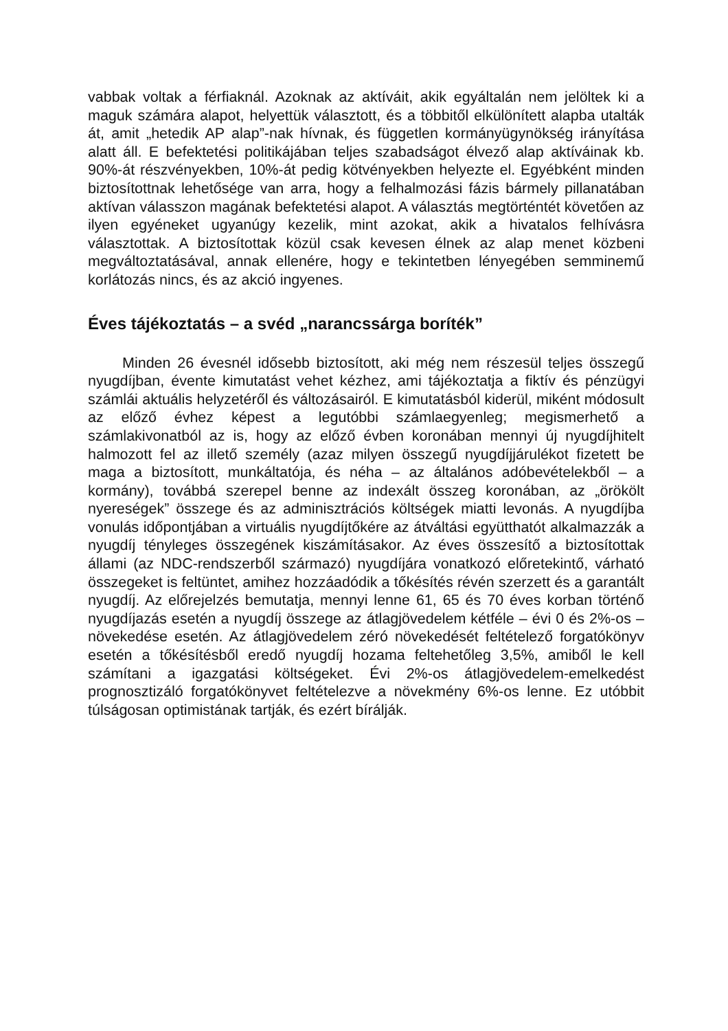vabbak voltak a férfiaknál. Azoknak az aktíváit, akik egyáltalán nem jelöltek ki a maguk számára alapot, helyettük választott, és a többitől elkülönített alapba utalták át, amit „hetedik AP alap”-nak hívnak, és független kormányügynökség irányítása alatt áll. E befektetési politikájában teljes szabadságot élvező alap aktíváinak kb. 90%-át részvényekben, 10%-át pedig kötvényekben helyezte el. Egyébként minden biztosítottnak lehetősége van arra, hogy a felhalmozási fázis bármely pillanatában aktívan válasszon magának befektetési alapot. A választás megtörténtét követően az ilyen egyéneket ugyanúgy kezelik, mint azokat, akik a hivatalos felhívásra választottak. A biztosítottak közül csak kevesen élnek az alap menet közbeni megváltoztatásával, annak ellenére, hogy e tekintetben lényegében semminemű korlátozás nincs, és az akció ingyenes.
Éves tájékoztatás – a svéd „narancssárga boríték”
Minden 26 évesnél idősebb biztosított, aki még nem részesül teljes összegű nyugdíjban, évente kimutatást vehet kézhez, ami tájékoztatja a fiktív és pénzügyi számlái aktuális helyzetéről és változásairól. E kimutatásból kiderül, miként módosult az előző évhez képest a legutóbbi számlaegyenleg; megismerhető a számlakivonatból az is, hogy az előző évben koronában mennyi új nyugdíjhitelt halmozott fel az illető személy (azaz milyen összegű nyugdíjjárulékot fizetett be maga a biztosított, munkáltatója, és néha – az általános adóbevételekből – a kormány), továbbá szerepel benne az indexált összeg koronában, az „örökölt nyereségek” összege és az adminisztrációs költségek miatti levonás. A nyugdíjba vonulás időpontjában a virtuális nyugdíjtőkére az átváltási együtthatót alkalmazzák a nyugdíj tényleges összegének kiszámításakor. Az éves összesítő a biztosítottak állami (az NDC-rendszerből származó) nyugdíjára vonatkozó előretekintő, várható összegeket is feltüntet, amihez hozzáadódik a tőkésítés révén szerzett és a garantált nyugdíj. Az előrejelzés bemutatja, mennyi lenne 61, 65 és 70 éves korban történő nyugdíjazás esetén a nyugdíj összege az átlagjövedelem kétféle – évi 0 és 2%-os – növekedése esetén. Az átlagjövedelem zéró növekedését feltételező forgatókönyv esetén a tőkésítésből eredő nyugdíj hozama feltehetőleg 3,5%, amiből le kell számítani a igazgatási költségeket. Évi 2%-os átlagjövedelem-emelkedést prognosztizáló forgatókönyvet feltételezve a növekmény 6%-os lenne. Ez utóbbit túlságosan optimistának tartják, és ezért bírálják.